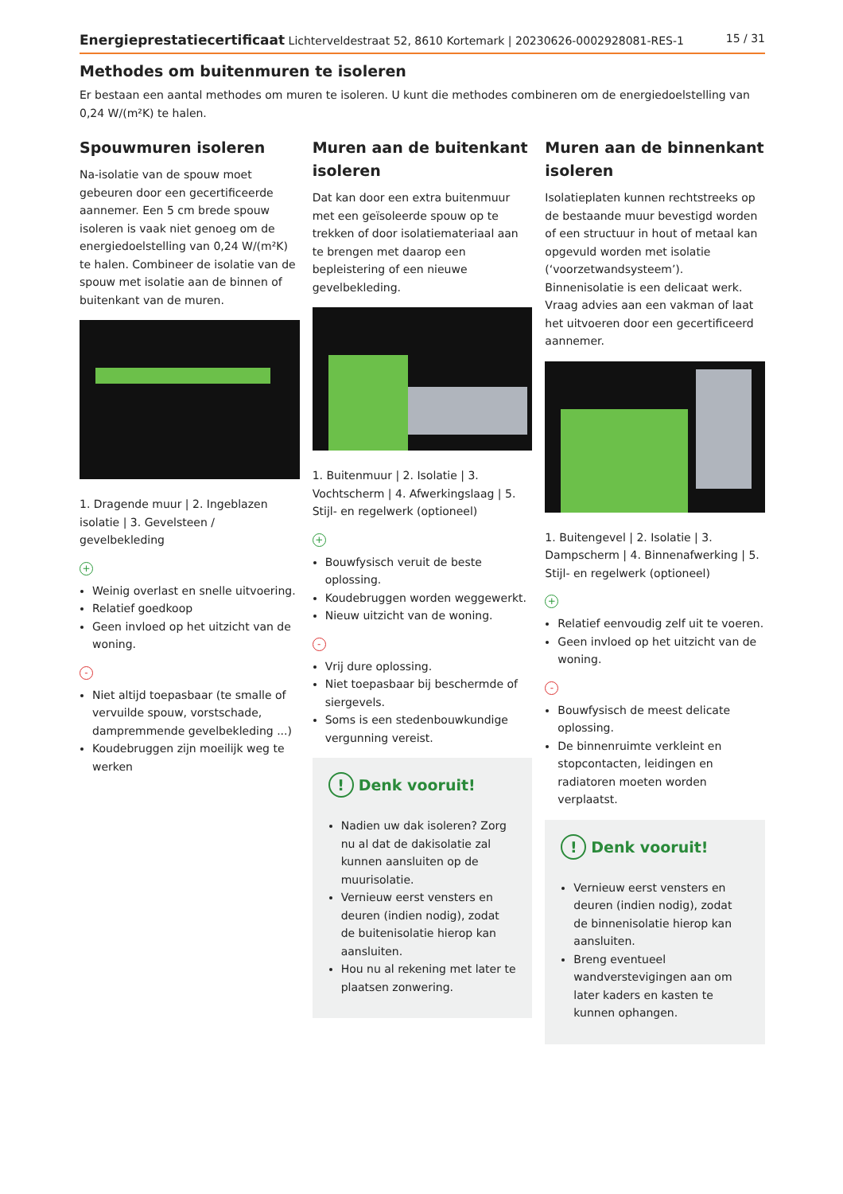Energieprestatiecertificaat Lichterveldestraat 52, 8610 Kortemark | 20230626-0002928081-RES-1 15 / 31
Methodes om buitenmuren te isoleren
Er bestaan een aantal methodes om muren te isoleren. U kunt die methodes combineren om de energiedoelstelling van 0,24 W/(m²K) te halen.
Spouwmuren isoleren
Na-isolatie van de spouw moet gebeuren door een gecertificeerde aannemer. Een 5 cm brede spouw isoleren is vaak niet genoeg om de energiedoelstelling van 0,24 W/(m²K) te halen. Combineer de isolatie van de spouw met isolatie aan de binnen of buitenkant van de muren.
1. Dragende muur | 2. Ingeblazen isolatie | 3. Gevelsteen / gevelbekleding
+
Weinig overlast en snelle uitvoering.
Relatief goedkoop
Geen invloed op het uitzicht van de woning.
-
Niet altijd toepasbaar (te smalle of vervuilde spouw, vorstschade, dampremmende gevelbekleding ...)
Koudebruggen zijn moeilijk weg te werken
Muren aan de buitenkant isoleren
Dat kan door een extra buitenmuur met een geïsoleerde spouw op te trekken of door isolatiemateriaal aan te brengen met daarop een bepleistering of een nieuwe gevelbekleding.
1. Buitenmuur | 2. Isolatie | 3. Vochtscherm | 4. Afwerkingslaag | 5. Stijl- en regelwerk (optioneel)
+
Bouwfysisch veruit de beste oplossing.
Koudebruggen worden weggewerkt.
Nieuw uitzicht van de woning.
-
Vrij dure oplossing.
Niet toepasbaar bij beschermde of siergevels.
Soms is een stedenbouwkundige vergunning vereist.
! Denk vooruit!
Nadien uw dak isoleren? Zorg nu al dat de dakisolatie zal kunnen aansluiten op de muurisolatie.
Vernieuw eerst vensters en deuren (indien nodig), zodat de buitenisolatie hierop kan aansluiten.
Hou nu al rekening met later te plaatsen zonwering.
Muren aan de binnenkant isoleren
Isolatieplaten kunnen rechtstreeks op de bestaande muur bevestigd worden of een structuur in hout of metaal kan opgevuld worden met isolatie (‘voorzetwandsysteem’). Binnenisolatie is een delicaat werk. Vraag advies aan een vakman of laat het uitvoeren door een gecertificeerd aannemer.
1. Buitengevel | 2. Isolatie | 3. Dampscherm | 4. Binnenafwerking | 5. Stijl- en regelwerk (optioneel)
+
Relatief eenvoudig zelf uit te voeren.
Geen invloed op het uitzicht van de woning.
-
Bouwfysisch de meest delicate oplossing.
De binnenruimte verkleint en stopcontacten, leidingen en radiatoren moeten worden verplaatst.
! Denk vooruit!
Vernieuw eerst vensters en deuren (indien nodig), zodat de binnenisolatie hierop kan aansluiten.
Breng eventueel wandverstevigingen aan om later kaders en kasten te kunnen ophangen.